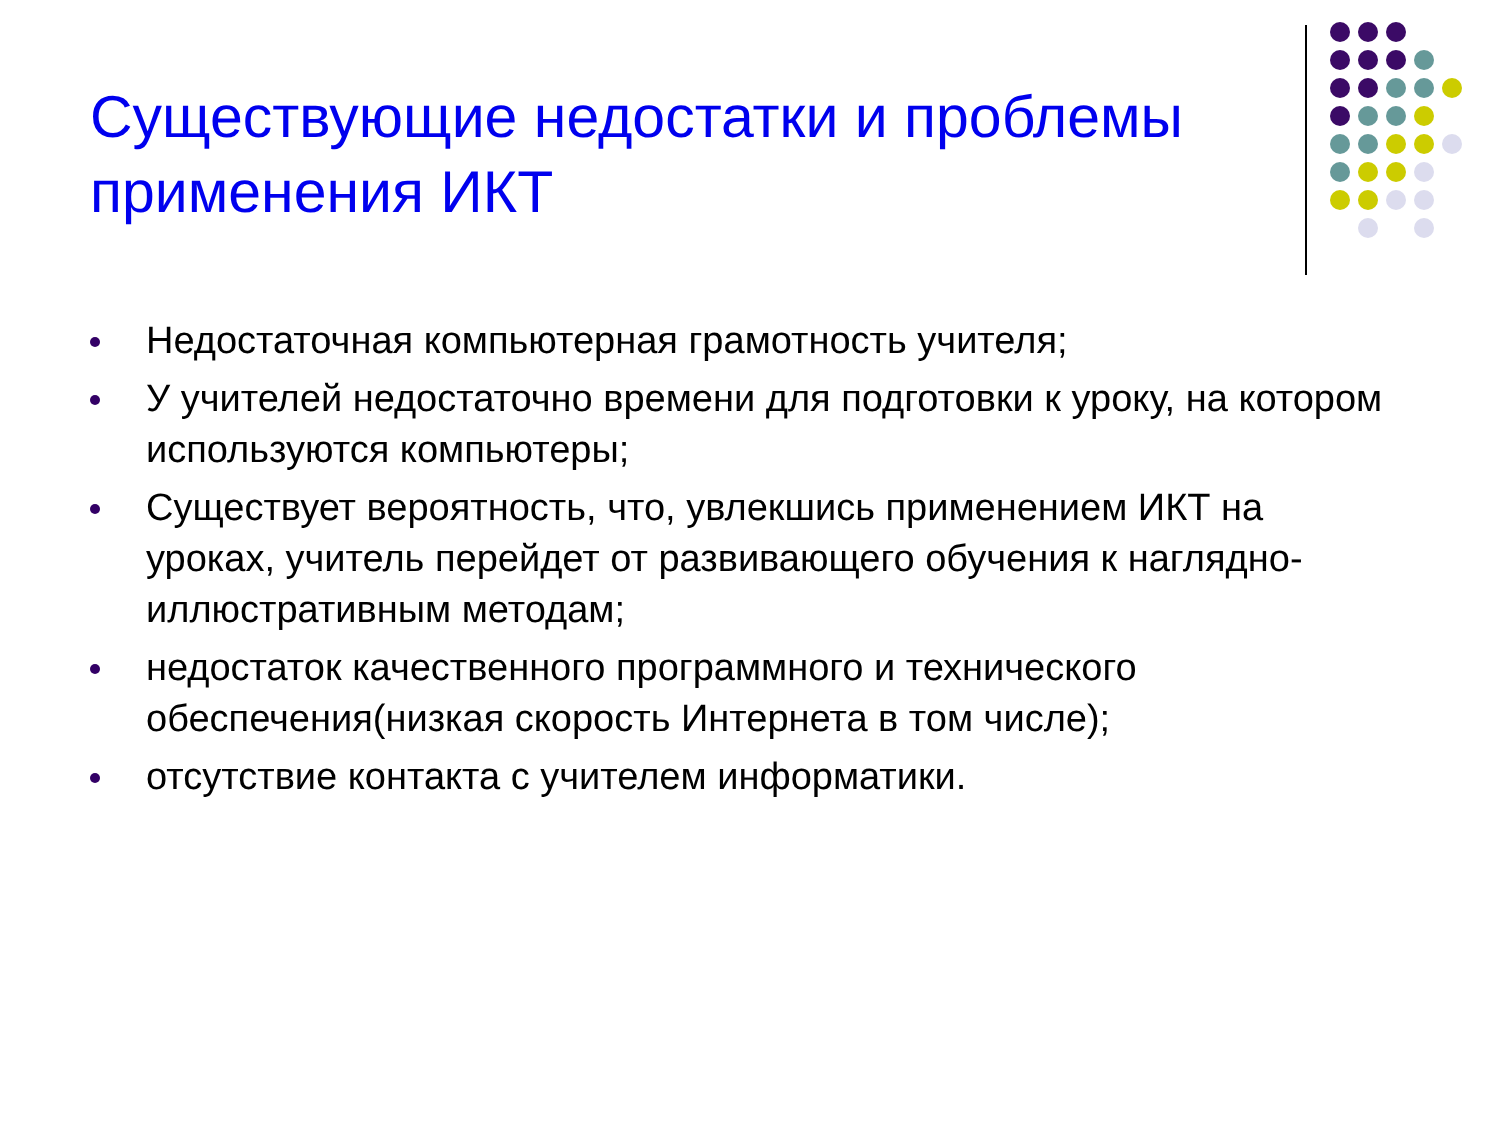Существующие недостатки и проблемы применения ИКТ
Недостаточная компьютерная грамотность учителя;
У учителей недостаточно времени для подготовки к уроку, на котором используются компьютеры;
Существует вероятность, что, увлекшись применением ИКТ на уроках, учитель перейдет от развивающего обучения к наглядно-иллюстративным методам;
недостаток качественного программного и технического обеспечения(низкая скорость Интернета в том числе);
отсутствие контакта с учителем информатики.